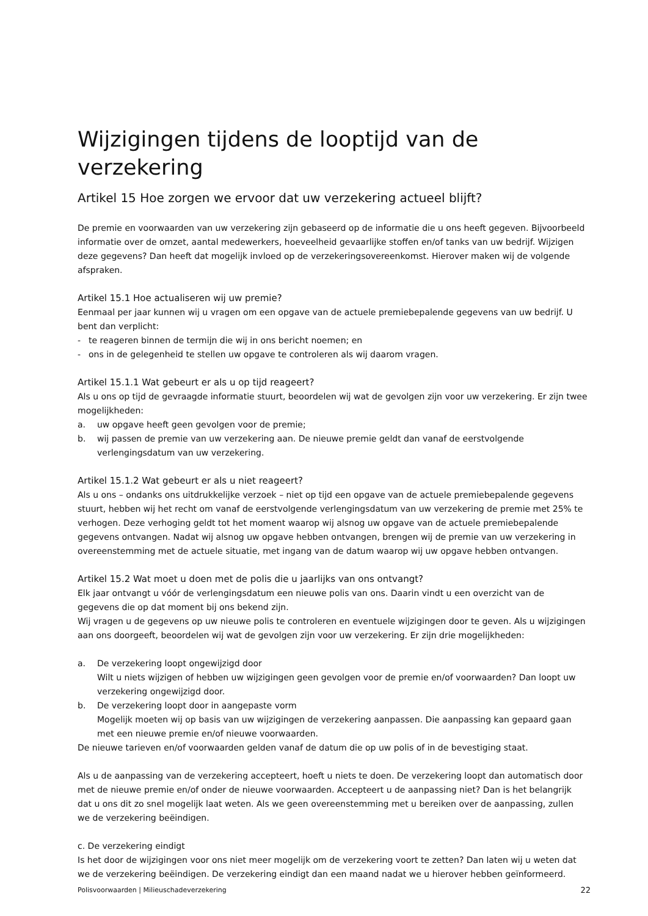Wijzigingen tijdens de looptijd van de verzekering
Artikel 15 Hoe zorgen we ervoor dat uw verzekering actueel blijft?
De premie en voorwaarden van uw verzekering zijn gebaseerd op de informatie die u ons heeft gegeven. Bijvoorbeeld informatie over de omzet, aantal medewerkers, hoeveelheid gevaarlijke stoffen en/of tanks van uw bedrijf. Wijzigen deze gegevens? Dan heeft dat mogelijk invloed op de verzekeringsovereenkomst. Hierover maken wij de volgende afspraken.
Artikel 15.1 Hoe actualiseren wij uw premie?
Eenmaal per jaar kunnen wij u vragen om een opgave van de actuele premiebepalende gegevens van uw bedrijf. U bent dan verplicht:
- te reageren binnen de termijn die wij in ons bericht noemen; en
- ons in de gelegenheid te stellen uw opgave te controleren als wij daarom vragen.
Artikel 15.1.1 Wat gebeurt er als u op tijd reageert?
Als u ons op tijd de gevraagde informatie stuurt, beoordelen wij wat de gevolgen zijn voor uw verzekering. Er zijn twee mogelijkheden:
a. uw opgave heeft geen gevolgen voor de premie;
b. wij passen de premie van uw verzekering aan. De nieuwe premie geldt dan vanaf de eerstvolgende verlengingsdatum van uw verzekering.
Artikel 15.1.2 Wat gebeurt er als u niet reageert?
Als u ons – ondanks ons uitdrukkelijke verzoek – niet op tijd een opgave van de actuele premiebepalende gegevens stuurt, hebben wij het recht om vanaf de eerstvolgende verlengingsdatum van uw verzekering de premie met 25% te verhogen. Deze verhoging geldt tot het moment waarop wij alsnog uw opgave van de actuele premiebepalende gegevens ontvangen. Nadat wij alsnog uw opgave hebben ontvangen, brengen wij de premie van uw verzekering in overeenstemming met de actuele situatie, met ingang van de datum waarop wij uw opgave hebben ontvangen.
Artikel 15.2 Wat moet u doen met de polis die u jaarlijks van ons ontvangt?
Elk jaar ontvangt u vóór de verlengingsdatum een nieuwe polis van ons. Daarin vindt u een overzicht van de gegevens die op dat moment bij ons bekend zijn.
Wij vragen u de gegevens op uw nieuwe polis te controleren en eventuele wijzigingen door te geven. Als u wijzigingen aan ons doorgeeft, beoordelen wij wat de gevolgen zijn voor uw verzekering. Er zijn drie mogelijkheden:
a. De verzekering loopt ongewijzigd door
Wilt u niets wijzigen of hebben uw wijzigingen geen gevolgen voor de premie en/of voorwaarden? Dan loopt uw verzekering ongewijzigd door.
b. De verzekering loopt door in aangepaste vorm
Mogelijk moeten wij op basis van uw wijzigingen de verzekering aanpassen. Die aanpassing kan gepaard gaan met een nieuwe premie en/of nieuwe voorwaarden.
De nieuwe tarieven en/of voorwaarden gelden vanaf de datum die op uw polis of in de bevestiging staat.
Als u de aanpassing van de verzekering accepteert, hoeft u niets te doen. De verzekering loopt dan automatisch door met de nieuwe premie en/of onder de nieuwe voorwaarden. Accepteert u de aanpassing niet? Dan is het belangrijk dat u ons dit zo snel mogelijk laat weten. Als we geen overeenstemming met u bereiken over de aanpassing, zullen we de verzekering beëindigen.
c. De verzekering eindigt
Is het door de wijzigingen voor ons niet meer mogelijk om de verzekering voort te zetten? Dan laten wij u weten dat we de verzekering beëindigen. De verzekering eindigt dan een maand nadat we u hierover hebben geïnformeerd.
Polisvoorwaarden | Milieuschadeverzekering 22